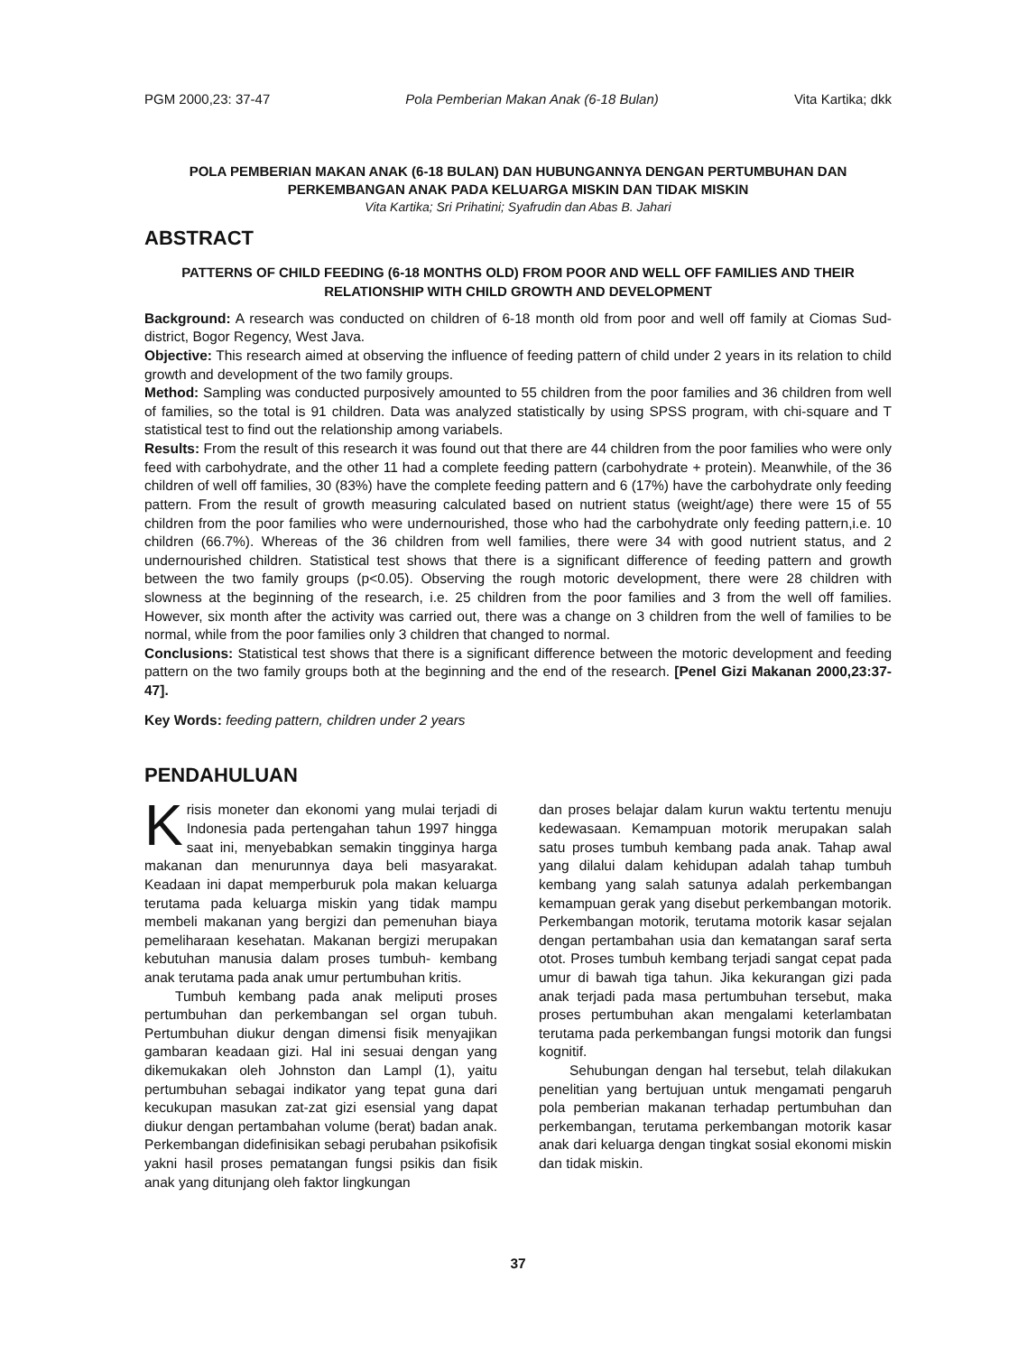PGM 2000,23: 37-47 Pola Pemberian Makan Anak (6-18 Bulan) Vita Kartika; dkk
POLA PEMBERIAN MAKAN ANAK (6-18 BULAN) DAN HUBUNGANNYA DENGAN PERTUMBUHAN DAN PERKEMBANGAN ANAK PADA KELUARGA MISKIN DAN TIDAK MISKIN
Vita Kartika; Sri Prihatini; Syafrudin dan Abas B. Jahari
ABSTRACT
PATTERNS OF CHILD FEEDING (6-18 MONTHS OLD) FROM POOR AND WELL OFF FAMILIES AND THEIR RELATIONSHIP WITH CHILD GROWTH AND DEVELOPMENT
Background: A research was conducted on children of 6-18 month old from poor and well off family at Ciomas Sud-district, Bogor Regency, West Java.
Objective: This research aimed at observing the influence of feeding pattern of child under 2 years in its relation to child growth and development of the two family groups.
Method: Sampling was conducted purposively amounted to 55 children from the poor families and 36 children from well of families, so the total is 91 children. Data was analyzed statistically by using SPSS program, with chi-square and T statistical test to find out the relationship among variabels.
Results: From the result of this research it was found out that there are 44 children from the poor families who were only feed with carbohydrate, and the other 11 had a complete feeding pattern (carbohydrate + protein). Meanwhile, of the 36 children of well off families, 30 (83%) have the complete feeding pattern and 6 (17%) have the carbohydrate only feeding pattern. From the result of growth measuring calculated based on nutrient status (weight/age) there were 15 of 55 children from the poor families who were undernourished, those who had the carbohydrate only feeding pattern,i.e. 10 children (66.7%). Whereas of the 36 children from well families, there were 34 with good nutrient status, and 2 undernourished children. Statistical test shows that there is a significant difference of feeding pattern and growth between the two family groups (p<0.05). Observing the rough motoric development, there were 28 children with slowness at the beginning of the research, i.e. 25 children from the poor families and 3 from the well off families. However, six month after the activity was carried out, there was a change on 3 children from the well of families to be normal, while from the poor families only 3 children that changed to normal.
Conclusions: Statistical test shows that there is a significant difference between the motoric development and feeding pattern on the two family groups both at the beginning and the end of the research. [Penel Gizi Makanan 2000,23:37-47].
Key Words: feeding pattern, children under 2 years
PENDAHULUAN
Krisis moneter dan ekonomi yang mulai terjadi di Indonesia pada pertengahan tahun 1997 hingga saat ini, menyebabkan semakin tingginya harga makanan dan menurunnya daya beli masyarakat. Keadaan ini dapat memperburuk pola makan keluarga terutama pada keluarga miskin yang tidak mampu membeli makanan yang bergizi dan pemenuhan biaya pemeliharaan kesehatan. Makanan bergizi merupakan kebutuhan manusia dalam proses tumbuh- kembang anak terutama pada anak umur pertumbuhan kritis.
Tumbuh kembang pada anak meliputi proses pertumbuhan dan perkembangan sel organ tubuh. Pertumbuhan diukur dengan dimensi fisik menyajikan gambaran keadaan gizi. Hal ini sesuai dengan yang dikemukakan oleh Johnston dan Lampl (1), yaitu pertumbuhan sebagai indikator yang tepat guna dari kecukupan masukan zat-zat gizi esensial yang dapat diukur dengan pertambahan volume (berat) badan anak. Perkembangan didefinisikan sebagi perubahan psikofisik yakni hasil proses pematangan fungsi psikis dan fisik anak yang ditunjang oleh faktor lingkungan
dan proses belajar dalam kurun waktu tertentu menuju kedewasaan. Kemampuan motorik merupakan salah satu proses tumbuh kembang pada anak. Tahap awal yang dilalui dalam kehidupan adalah tahap tumbuh kembang yang salah satunya adalah perkembangan kemampuan gerak yang disebut perkembangan motorik. Perkembangan motorik, terutama motorik kasar sejalan dengan pertambahan usia dan kematangan saraf serta otot. Proses tumbuh kembang terjadi sangat cepat pada umur di bawah tiga tahun. Jika kekurangan gizi pada anak terjadi pada masa pertumbuhan tersebut, maka proses pertumbuhan akan mengalami keterlambatan terutama pada perkembangan fungsi motorik dan fungsi kognitif.
Sehubungan dengan hal tersebut, telah dilakukan penelitian yang bertujuan untuk mengamati pengaruh pola pemberian makanan terhadap pertumbuhan dan perkembangan, terutama perkembangan motorik kasar anak dari keluarga dengan tingkat sosial ekonomi miskin dan tidak miskin.
37